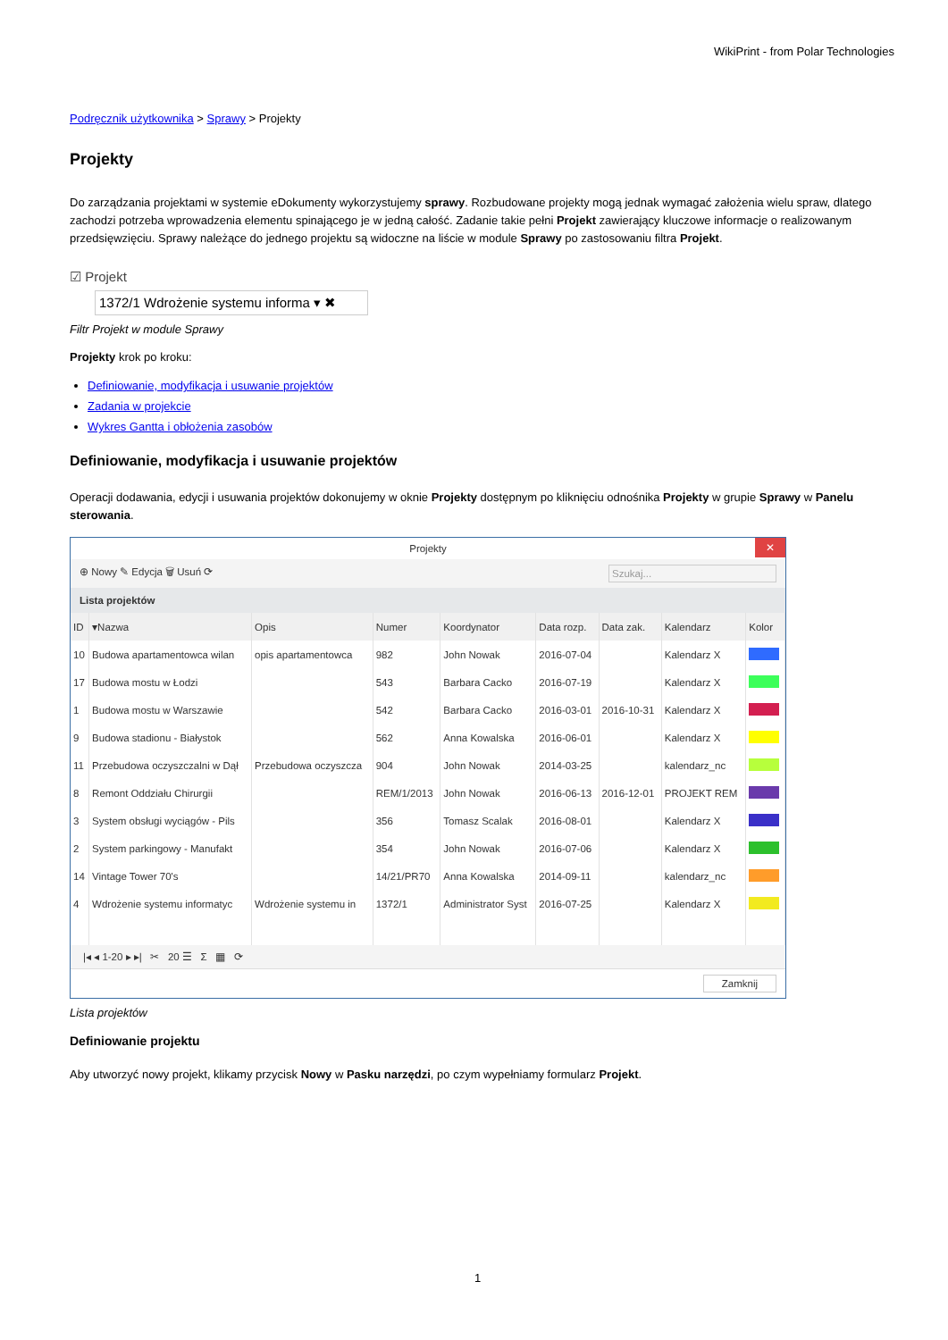WikiPrint - from Polar Technologies
Podręcznik użytkownika > Sprawy > Projekty
Projekty
Do zarządzania projektami w systemie eDokumenty wykorzystujemy sprawy. Rozbudowane projekty mogą jednak wymagać założenia wielu spraw, dlatego zachodzi potrzeba wprowadzenia elementu spinającego je w jedną całość. Zadanie takie pełni Projekt zawierający kluczowe informacje o realizowanym przedsięwzięciu. Sprawy należące do jednego projektu są widoczne na liście w module Sprawy po zastosowaniu filtra Projekt.
☑ Projekt
1372/1 Wdrożenie systemu informa ▾ ✖
Filtr Projekt w module Sprawy
Projekty krok po kroku:
Definiowanie, modyfikacja i usuwanie projektów
Zadania w projekcie
Wykres Gantta i obłożenia zasobów
Definiowanie, modyfikacja i usuwanie projektów
Operacji dodawania, edycji i usuwania projektów dokonujemy w oknie Projekty dostępnym po kliknięciu odnośnika Projekty w grupie Sprawy w Panelu sterowania.
Projekty ✕
⊕ Nowy ✎ Edycja 🗑 Usuń ⟳ Szukaj...
Lista projektów
| ID | ▾Nazwa | Opis | Numer | Koordynator | Data rozp. | Data zak. | Kalendarz | Kolor |
| --- | --- | --- | --- | --- | --- | --- | --- | --- |
| 10 | Budowa apartamentowca wilan | opis apartamentowca | 982 | John Nowak | 2016-07-04 | | Kalendarz X | |
| 17 | Budowa mostu w Łodzi | | 543 | Barbara Cacko | 2016-07-19 | | Kalendarz X | |
| 1 | Budowa mostu w Warszawie | | 542 | Barbara Cacko | 2016-03-01 | 2016-10-31 | Kalendarz X | |
| 9 | Budowa stadionu - Białystok | | 562 | Anna Kowalska | 2016-06-01 | | Kalendarz X | |
| 11 | Przebudowa oczyszczalni w Dął | Przebudowa oczyszcza | 904 | John Nowak | 2014-03-25 | | kalendarz_nc | |
| 8 | Remont Oddziału Chirurgii | | REM/1/2013 | John Nowak | 2016-06-13 | 2016-12-01 | PROJEKT REM | |
| 3 | System obsługi wyciągów - Pils | | 356 | Tomasz Scalak | 2016-08-01 | | Kalendarz X | |
| 2 | System parkingowy - Manufakt | | 354 | John Nowak | 2016-07-06 | | Kalendarz X | |
| 14 | Vintage Tower 70's | | 14/21/PR70 | Anna Kowalska | 2014-09-11 | | kalendarz_nc | |
| 4 | Wdrożenie systemu informatyc | Wdrożenie systemu in | 1372/1 | Administrator Syst | 2016-07-25 | | Kalendarz X | |
|◂ ◂ 1-20 ▸ ▸| ✂ 20 ☰ Σ ▦ ⟳
Zamknij
Lista projektów
Definiowanie projektu
Aby utworzyć nowy projekt, klikamy przycisk Nowy w Pasku narzędzi, po czym wypełniamy formularz Projekt.
1